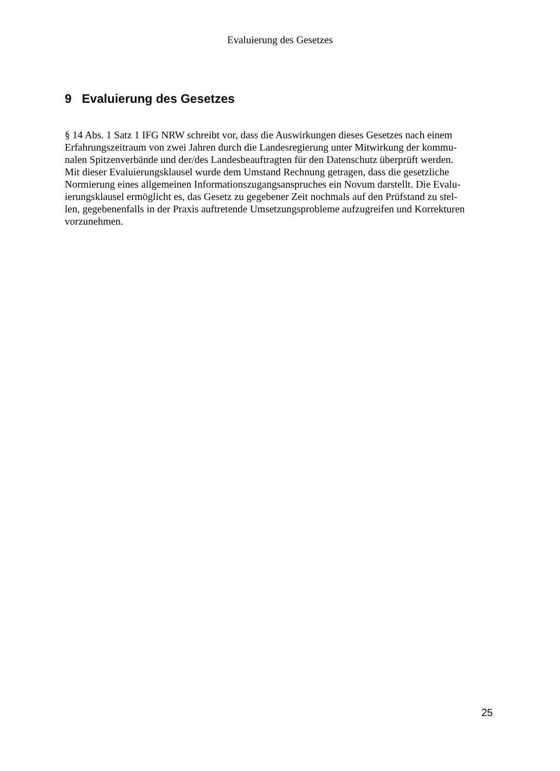Evaluierung des Gesetzes
9 Evaluierung des Gesetzes
§ 14 Abs. 1 Satz 1 IFG NRW schreibt vor, dass die Auswirkungen dieses Gesetzes nach einem
Erfahrungszeitraum von zwei Jahren durch die Landesregierung unter Mitwirkung der kommu-
nalen Spitzenverbände und der/des Landesbeauftragten für den Datenschutz überprüft werden.
Mit dieser Evaluierungsklausel wurde dem Umstand Rechnung getragen, dass die gesetzliche
Normierung eines allgemeinen Informationszugangsanspruches ein Novum darstellt. Die Evalu-
ierungsklausel ermöglicht es, das Gesetz zu gegebener Zeit nochmals auf den Prüfstand zu stel-
len, gegebenenfalls in der Praxis auftretende Umsetzungsprobleme aufzugreifen und Korrekturen
vorzunehmen.
25